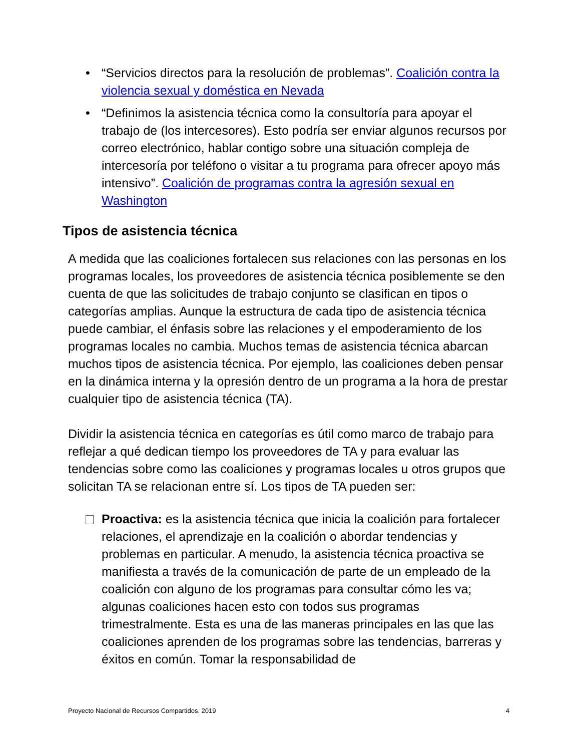• “Servicios directos para la resolución de problemas”. Coalición contra la violencia sexual y doméstica en Nevada
• “Definimos la asistencia técnica como la consultoría para apoyar el trabajo de (los intercesores). Esto podría ser enviar algunos recursos por correo electrónico, hablar contigo sobre una situación compleja de intercesoría por teléfono o visitar a tu programa para ofrecer apoyo más intensivo”. Coalición de programas contra la agresión sexual en Washington
Tipos de asistencia técnica
A medida que las coaliciones fortalecen sus relaciones con las personas en los programas locales, los proveedores de asistencia técnica posiblemente se den cuenta de que las solicitudes de trabajo conjunto se clasifican en tipos o categorías amplias. Aunque la estructura de cada tipo de asistencia técnica puede cambiar, el énfasis sobre las relaciones y el empoderamiento de los programas locales no cambia. Muchos temas de asistencia técnica abarcan muchos tipos de asistencia técnica. Por ejemplo, las coaliciones deben pensar en la dinámica interna y la opresión dentro de un programa a la hora de prestar cualquier tipo de asistencia técnica (TA).
Dividir la asistencia técnica en categorías es útil como marco de trabajo para reflejar a qué dedican tiempo los proveedores de TA y para evaluar las tendencias sobre como las coaliciones y programas locales u otros grupos que solicitan TA se relacionan entre sí. Los tipos de TA pueden ser:
Proactiva: es la asistencia técnica que inicia la coalición para fortalecer relaciones, el aprendizaje en la coalición o abordar tendencias y problemas en particular. A menudo, la asistencia técnica proactiva se manifiesta a través de la comunicación de parte de un empleado de la coalición con alguno de los programas para consultar cómo les va; algunas coaliciones hacen esto con todos sus programas trimestralmente. Esta es una de las maneras principales en las que las coaliciones aprenden de los programas sobre las tendencias, barreras y éxitos en común. Tomar la responsabilidad de
Proyecto Nacional de Recursos Compartidos, 2019 4